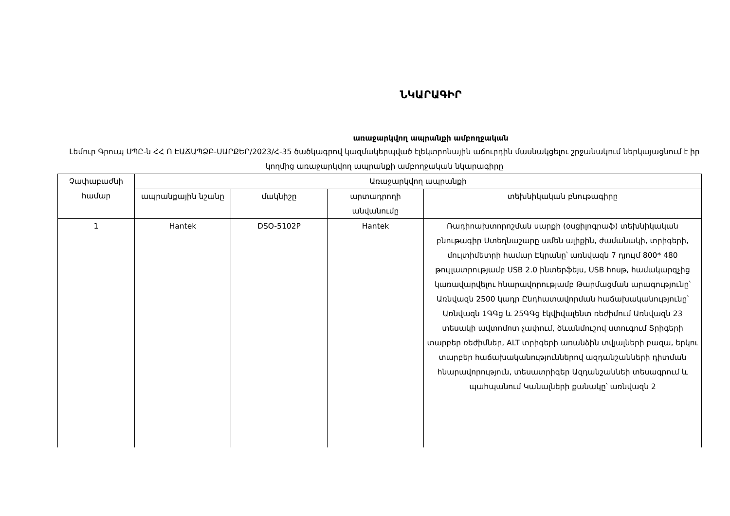ՆԿԱՐԱԳԻՐ
առաջարկվող ապրանքի ամբողջական
Լեմուր Գրուպ ՍՊԸ-ն ՀՀ Ո ԷԱՃԱՊՁԲ-ՍԱՐՔԵՐ/2023/Հ-35 ծածկագրով կազմակերպված էլեկտրոնային աճուրդին մասնակցելու շրջանակում ներկայացնում է իր կողմից առաջարկվող ապրանքի ամբողջական նկարագիրը
| Չափաբաժնի համար | Առաջարկվող ապրանքի | | | |
| --- | --- | --- | --- | --- |
| | ապրանքային նշանը | մակնիշը | արտադրողի անվանումը | տեխնիկական բնութագիրը |
| 1 | Hantek | DSO-5102P | Hantek | Ռադիոախտորոշման սարքի (օսցիլոգրաֆ) տեխնիկական բնութագիր Ստեղնաշարը ամեն ալիքին, ժամանակի, տրիգերի, մուլտիմետրի համար Էկրանը՝ առնվազն 7 դյույմ 800* 480 թույլատրությամբ USB 2.0 ինտերֆեյս, USB հոսթ, համակարգչից կառավարվելու հնարավորությամբ Թարմացման արագությունը՝ Առնվազն 2500 կադր Ընդհատավորման հաճախականությունը՝ Առնվազն 1ԳԳց և 25ԳԳց էկվիվալենտ ռեժիմում Առնվազն 23 տեսակի ավտոմոտ չափում, ծևանմուշով ստուգում Տրիգերի տարբեր ռեժիմներ, ALT տրիգերի առանձին տվյալների բազա, երկու տարբեր հաճախականություններով ազդանշանների դիտման հնարավորություն, տեսատրիգեր Ազդանշաննեի տեսագրում և պահպանում Կանալների քանակը՝ առնվազն 2 |